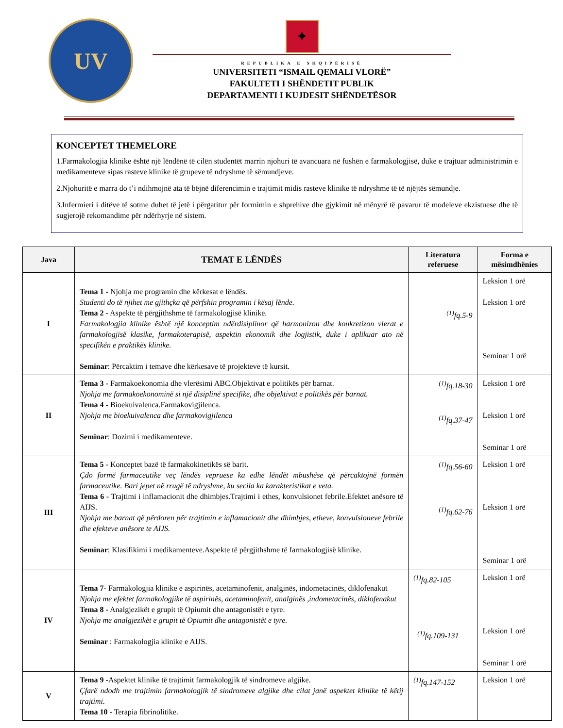UV
✦
REPUBLIKA E SHQIPËRISË
UNIVERSITETI “ISMAIL QEMALI VLORË”
FAKULTETI I SHËNDETIT PUBLIK
DEPARTAMENTI I KUJDESIT SHËNDETËSOR
KONCEPTET THEMELORE
1.Farmakologjia klinike është një lëndënë të cilën studentët marrin njohuri të avancuara në fushën e farmakologjisë, duke e trajtuar administrimin e medikamenteve sipas rasteve klinike të grupeve të ndryshme të sëmundjeve.
2.Njohuritë e marra do t’i ndihmojnë ata të bëjnë diferencimin e trajtimit midis rasteve klinike të ndryshme të të njëjtës sëmundje.
3.Infermieri i ditëve të sotme duhet të jetë i përgatitur për formimin e shprehive dhe gjykimit në mënyrë të pavarur të modeleve ekzistuese dhe të sugjerojë rekomandime për ndërhyrje në sistem.
| Java | TEMAT E LËNDËS | Literatura referuese | Forma e mësimdhënies |
| --- | --- | --- | --- |
| I | Tema 1 - Njohja me programin dhe kërkesat e lëndës. Studenti do të njihet me gjithçka që përfshin programin i kësaj lënde. Tema 2 - Aspekte të përgjithshme të farmakologjisë klinike. Farmakologjia klinike është një konceptim ndërdisiplinor që harmonizon dhe konkretizon vlerat e farmakologjisë klasike, farmakoterapisë, aspektin ekonomik dhe logjistik, duke i aplikuar ato në specifikën e praktikës klinike. Seminar : Përcaktim i temave dhe kërkesave të projekteve të kursit. | <sup>(1)</sup> fq.5-9 | Leksion 1 orë Leksion 1 orë Seminar 1 orë |
| II | Tema 3 - Farmakoekonomia dhe vlerësimi ABC.Objektivat e politikës për barnat. Njohja me farmakoekonominë si një disiplinë specifike, dhe objektivat e politikës për barnat. Tema 4 - Bioekuivalenca.Farmakovigjilenca. Njohja me bioekuivalenca dhe farmakovigjilenca Seminar : Dozimi i medikamenteve. | <sup>(1)</sup> fq.18-30 <sup>(1)</sup> fq.37-47 | Leksion 1 orë Leksion 1 orë Seminar 1 orë |
| III | Tema 5 - Konceptet bazë të farmakokinetikës së barit. Çdo formë farmaceutike veç lëndës vepruese ka edhe lëndët mbushëse që përcaktojnë formën farmaceutike. Bari jepet në rrugë të ndryshme, ku secila ka karakteristikat e veta. Tema 6 - Trajtimi i inflamacionit dhe dhimbjes.Trajtimi i ethes, konvulsionet febrile.Efektet anësore të AIJS. Njohja me barnat që përdoren për trajtimin e inflamacionit dhe dhimbjes, etheve, konvulsioneve febrile dhe efekteve anësore te AIJS. Seminar : Klasifikimi i medikamenteve.Aspekte të përgjithshme të farmakologjisë klinike. | <sup>(1)</sup> fq.56-60 <sup>(1)</sup> fq.62-76 | Leksion 1 orë Leksion 1 orë Seminar 1 orë |
| IV | Tema 7- Farmakologjia klinike e aspirinës, acetaminofenit, analginës, indometacinës, diklofenakut Njohja me efektet farmakologjike të aspirinës, acetaminofenit, analginës ,indometacinës, diklofenakut Tema 8 - Analgjezikët e grupit të Opiumit dhe antagonistët e tyre. Njohja me analgjezikët e grupit të Opiumit dhe antagonistët e tyre. Seminar : Farmakologjia klinike e AIJS. | <sup>(1)</sup> fq.82-105 <sup>(1)</sup> fq.109-131 | Leksion 1 orë Leksion 1 orë Seminar 1 orë |
| V | Tema 9 - Aspektet klinike të trajtimit farmakologjik të sindromeve algjike. Çfarë ndodh me trajtimin farmakologjik të sindromeve algjike dhe cilat janë aspektet klinike të këtij trajtimi. Tema 10 - Terapia fibrinolitike. | <sup>(1)</sup> fq.147-152 | Leksion 1 orë |